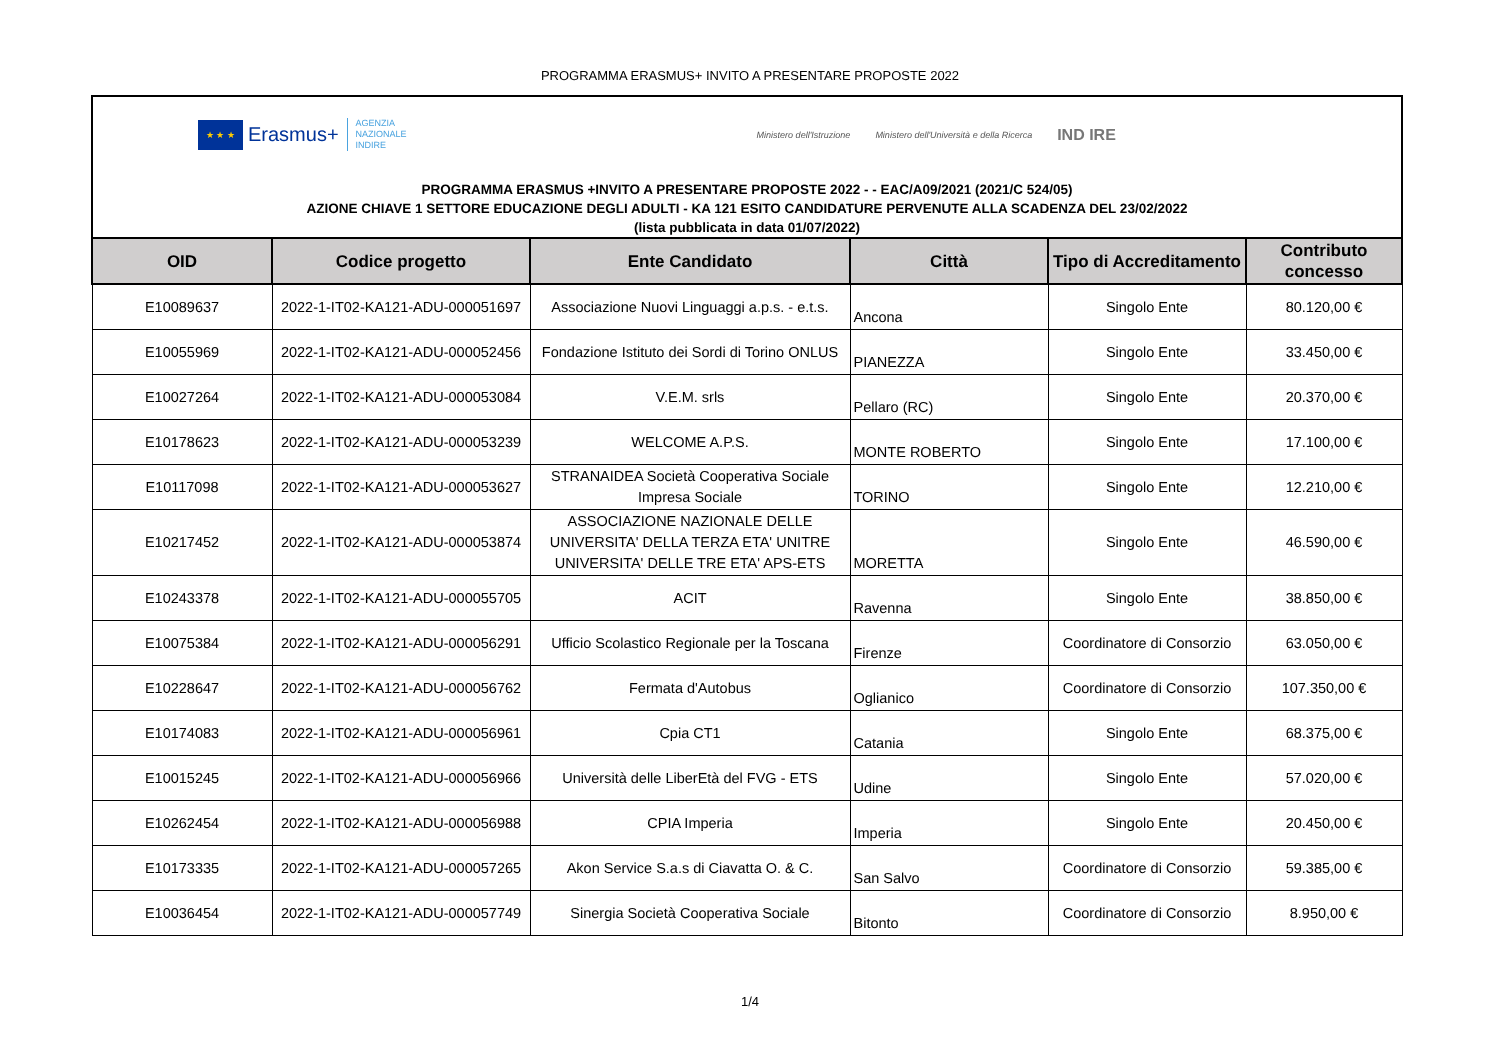PROGRAMMA ERASMUS+ INVITO A PRESENTARE PROPOSTE 2022
★ ★ ★
Erasmus+
AGENZIA
NAZIONALE
INDIRE
Ministero dell'Istruzione Ministero dell'Università e della Ricerca IND IRE
PROGRAMMA ERASMUS +INVITO A PRESENTARE PROPOSTE 2022 - - EAC/A09/2021 (2021/C 524/05)
AZIONE CHIAVE 1 SETTORE EDUCAZIONE DEGLI ADULTI - KA 121 ESITO CANDIDATURE PERVENUTE ALLA SCADENZA DEL 23/02/2022
(lista pubblicata in data 01/07/2022)
| OID | Codice progetto | Ente Candidato | Città | Tipo di Accreditamento | Contributo concesso |
| --- | --- | --- | --- | --- | --- |
| E10089637 | 2022-1-IT02-KA121-ADU-000051697 | Associazione Nuovi Linguaggi a.p.s. - e.t.s. | Ancona | Singolo Ente | 80.120,00 € |
| E10055969 | 2022-1-IT02-KA121-ADU-000052456 | Fondazione Istituto dei Sordi di Torino ONLUS | PIANEZZA | Singolo Ente | 33.450,00 € |
| E10027264 | 2022-1-IT02-KA121-ADU-000053084 | V.E.M. srls | Pellaro (RC) | Singolo Ente | 20.370,00 € |
| E10178623 | 2022-1-IT02-KA121-ADU-000053239 | WELCOME A.P.S. | MONTE ROBERTO | Singolo Ente | 17.100,00 € |
| E10117098 | 2022-1-IT02-KA121-ADU-000053627 | STRANAIDEA Società Cooperativa Sociale Impresa Sociale | TORINO | Singolo Ente | 12.210,00 € |
| E10217452 | 2022-1-IT02-KA121-ADU-000053874 | ASSOCIAZIONE NAZIONALE DELLE UNIVERSITA' DELLA TERZA ETA' UNITRE UNIVERSITA' DELLE TRE ETA' APS-ETS | MORETTA | Singolo Ente | 46.590,00 € |
| E10243378 | 2022-1-IT02-KA121-ADU-000055705 | ACIT | Ravenna | Singolo Ente | 38.850,00 € |
| E10075384 | 2022-1-IT02-KA121-ADU-000056291 | Ufficio Scolastico Regionale per la Toscana | Firenze | Coordinatore di Consorzio | 63.050,00 € |
| E10228647 | 2022-1-IT02-KA121-ADU-000056762 | Fermata d'Autobus | Oglianico | Coordinatore di Consorzio | 107.350,00 € |
| E10174083 | 2022-1-IT02-KA121-ADU-000056961 | Cpia CT1 | Catania | Singolo Ente | 68.375,00 € |
| E10015245 | 2022-1-IT02-KA121-ADU-000056966 | Università delle LiberEtà del FVG - ETS | Udine | Singolo Ente | 57.020,00 € |
| E10262454 | 2022-1-IT02-KA121-ADU-000056988 | CPIA Imperia | Imperia | Singolo Ente | 20.450,00 € |
| E10173335 | 2022-1-IT02-KA121-ADU-000057265 | Akon Service S.a.s di Ciavatta O. & C. | San Salvo | Coordinatore di Consorzio | 59.385,00 € |
| E10036454 | 2022-1-IT02-KA121-ADU-000057749 | Sinergia Società Cooperativa Sociale | Bitonto | Coordinatore di Consorzio | 8.950,00 € |
1/4